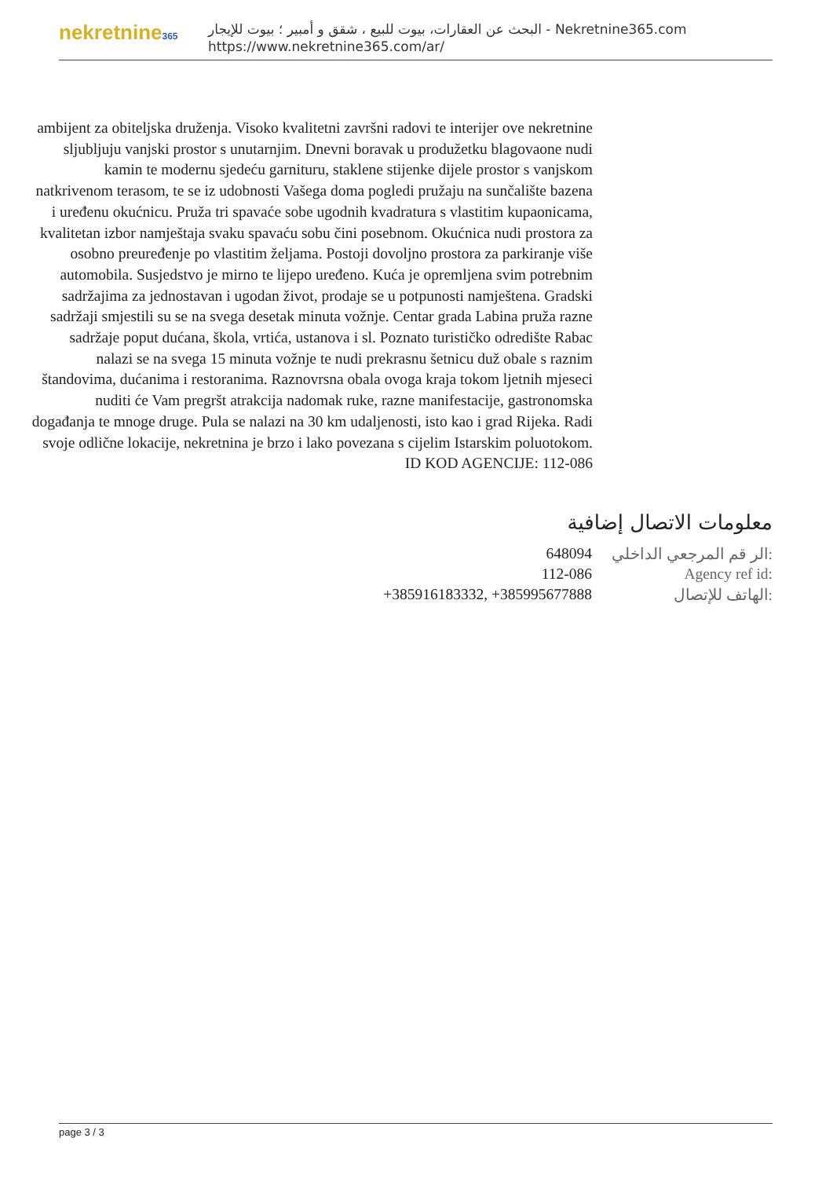nekretnine365
البحث عن العقارات، بيوت للبيع ، شقق و أمبير ؛ بيوت للإيجار - Nekretnine365.com
https://www.nekretnine365.com/ar/
ambijent za obiteljska druženja. Visoko kvalitetni završni radovi te interijer ove nekretnine sljubljuju vanjski prostor s unutarnjim. Dnevni boravak u produžetku blagovaone nudi kamin te modernu sjedeću garnituru, staklene stijenke dijele prostor s vanjskom natkrivenom terasom, te se iz udobnosti Vašega doma pogledi pružaju na sunčalište bazena i uređenu okućnicu. Pruža tri spavaće sobe ugodnih kvadratura s vlastitim kupaonicama, kvalitetan izbor namještaja svaku spavaću sobu čini posebnom. Okućnica nudi prostora za osobno preuređenje po vlastitim željama. Postoji dovoljno prostora za parkiranje više automobila. Susjedstvo je mirno te lijepo uređeno. Kuća je opremljena svim potrebnim sadržajima za jednostavan i ugodan život, prodaje se u potpunosti namještena. Gradski sadržaji smjestili su se na svega desetak minuta vožnje. Centar grada Labina pruža razne sadržaje poput dućana, škola, vrtića, ustanova i sl. Poznato turističko odredište Rabac nalazi se na svega 15 minuta vožnje te nudi prekrasnu šetnicu duž obale s raznim štandovima, dućanima i restoranima. Raznovrsna obala ovoga kraja tokom ljetnih mjeseci nuditi će Vam pregršt atrakcija nadomak ruke, razne manifestacije, gastronomska događanja te mnoge druge. Pula se nalazi na 30 km udaljenosti, isto kao i grad Rijeka. Radi svoje odlične lokacije, nekretnina je brzo i lako povezana s cijelim Istarskim poluotokom. ID KOD AGENCIJE: 112-086
معلومات الاتصال إضافية
| 648094 | الر قم المرجعي الداخلي: |
| 112-086 | Agency ref id: |
| +385916183332, +385995677888 | الهاتف للإتصال: |
page 3 / 3